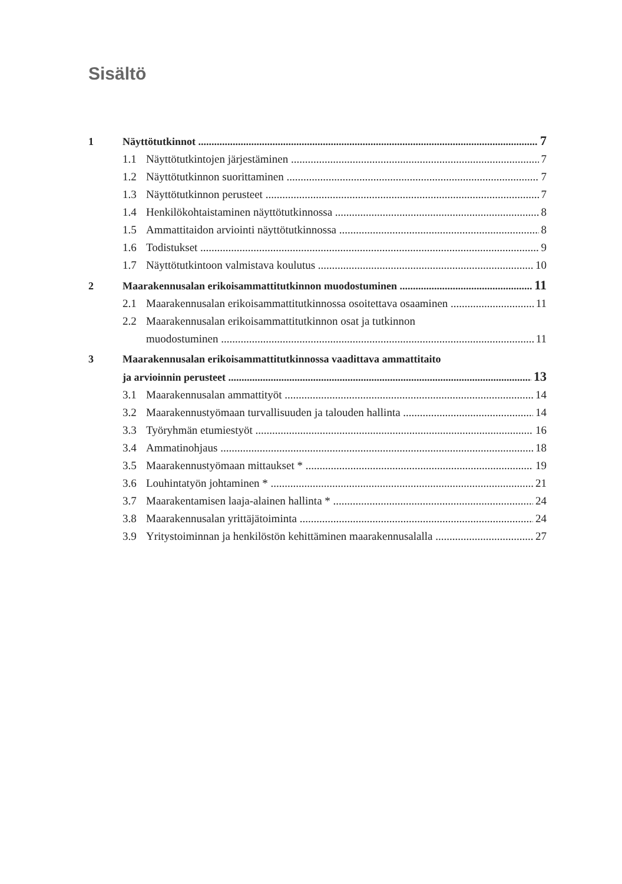Sisältö
1 Näyttötutkinnot 7
1.1 Näyttötutkintojen järjestäminen 7
1.2 Näyttötutkinnon suorittaminen 7
1.3 Näyttötutkinnon perusteet 7
1.4 Henkilökohtaistaminen näyttötutkinnossa 8
1.5 Ammattitaidon arviointi näyttötutkinnossa 8
1.6 Todistukset 9
1.7 Näyttötutkintoon valmistava koulutus 10
2 Maarakennusalan erikoisammattitutkinnon muodostuminen 11
2.1 Maarakennusalan erikoisammattitutkinnossa osoitettava osaaminen 11
2.2 Maarakennusalan erikoisammattitutkinnon osat ja tutkinnon
muodostuminen 11
3 Maarakennusalan erikoisammattitutkinnossa vaadittava ammattitaito
ja arvioinnin perusteet 13
3.1 Maarakennusalan ammattityöt 14
3.2 Maarakennustyömaan turvallisuuden ja talouden hallinta 14
3.3 Työryhmän etumiestyöt 16
3.4 Ammatinohjaus 18
3.5 Maarakennustyömaan mittaukset * 19
3.6 Louhintatyön johtaminen * 21
3.7 Maarakentamisen laaja-alainen hallinta * 24
3.8 Maarakennusalan yrittäjätoiminta 24
3.9 Yritystoiminnan ja henkilöstön kehittäminen maarakennusalalla 27